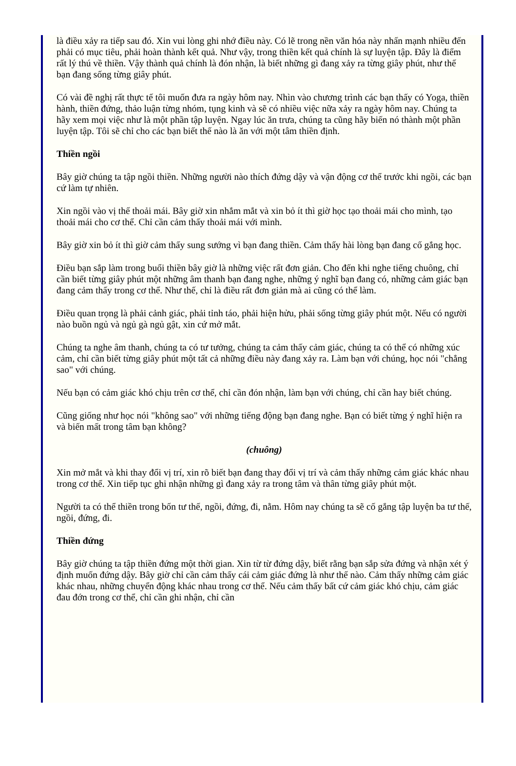là điều xảy ra tiếp sau đó. Xin vui lòng ghi nhớ điều này. Có lẽ trong nền văn hóa này nhấn mạnh nhiều đến phải có mục tiêu, phải hoàn thành kết quả. Như vậy, trong thiền kết quả chính là sự luyện tập. Đây là điểm rất lý thú về thiền. Vậy thành quả chính là đón nhận, là biết những gì đang xảy ra từng giây phút, như thế bạn đang sống từng giây phút.
Có vài đề nghị rất thực tế tôi muốn đưa ra ngày hôm nay. Nhìn vào chương trình các bạn thấy có Yoga, thiền hành, thiền đứng, thảo luận từng nhóm, tụng kinh và sẽ có nhiều việc nữa xảy ra ngày hôm nay. Chúng ta hãy xem mọi việc như là một phần tập luyện. Ngay lúc ăn trưa, chúng ta cũng hãy biến nó thành một phần luyện tập. Tôi sẽ chỉ cho các bạn biết thế nào là ăn với một tâm thiền định.
Thiền ngồi
Bây giờ chúng ta tập ngồi thiền. Những người nào thích đứng dậy và vận động cơ thể trước khi ngồi, các bạn cứ làm tự nhiên.
Xin ngồi vào vị thế thoải mái. Bây giờ xin nhắm mắt và xin bỏ ít thì giờ học tạo thoải mái cho mình, tạo thoải mái cho cơ thể. Chỉ cần cảm thấy thoải mái với mình.
Bây giờ xin bỏ ít thì giờ cảm thấy sung sướng vì bạn đang thiền. Cảm thấy hài lòng bạn đang cố gắng học.
Điều bạn sắp làm trong buổi thiền bây giờ là những việc rất đơn giản. Cho đến khi nghe tiếng chuông, chỉ cần biết từng giây phút một những âm thanh bạn đang nghe, những ý nghĩ bạn đang có, những cảm giác bạn đang cảm thấy trong cơ thể. Như thế, chỉ là điều rất đơn giản mà ai cũng có thể làm.
Điều quan trọng là phải cảnh giác, phải tỉnh táo, phải hiện hửu, phải sống từng giây phút một. Nếu có người nào buồn ngủ và ngủ gà ngủ gật, xin cứ mở mắt.
Chúng ta nghe âm thanh, chúng ta có tư tưởng, chúng ta cảm thấy cảm giác, chúng ta có thể có những xúc cảm, chỉ cần biết từng giây phút một tất cả những điều này đang xảy ra. Làm bạn với chúng, học nói "chẳng sao" với chúng.
Nếu bạn có cảm giác khó chịu trên cơ thể, chỉ cần đón nhận, làm bạn với chúng, chỉ cần hay biết chúng.
Cũng giống như học nói "không sao" với những tiếng động bạn đang nghe. Bạn có biết từng ý nghĩ hiện ra và biến mất trong tâm bạn không?
(chuông)
Xin mở mắt và khi thay đổi vị trí, xin rõ biết bạn đang thay đổi vị trí và cảm thấy những cảm giác khác nhau trong cơ thể. Xin tiếp tục ghi nhận những gì đang xảy ra trong tâm và thân từng giây phút một.
Người ta có thể thiền trong bốn tư thế, ngồi, đứng, đi, nằm. Hôm nay chúng ta sẽ cố gắng tập luyện ba tư thế, ngồi, đứng, đi.
Thiền đứng
Bây giờ chúng ta tập thiền đứng một thời gian. Xin từ từ đứng dậy, biết rằng bạn sắp sửa đứng và nhận xét ý định muốn đứng dậy. Bây giờ chỉ cần cảm thấy cái cảm giác đứng là như thế nào. Cảm thấy những cảm giác khác nhau, những chuyển động khác nhau trong cơ thể. Nếu cảm thấy bất cứ cảm giác khó chịu, cảm giác đau đớn trong cơ thể, chỉ cần ghi nhận, chỉ cần